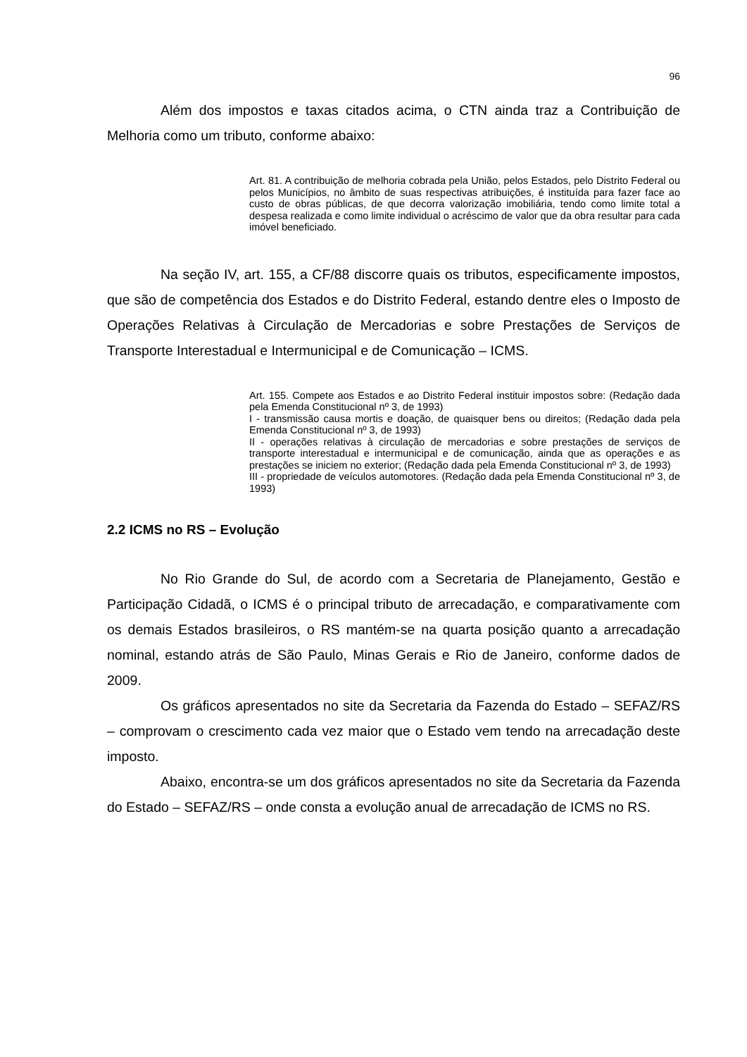96
Além dos impostos e taxas citados acima, o CTN ainda traz a Contribuição de Melhoria como um tributo, conforme abaixo:
Art. 81. A contribuição de melhoria cobrada pela União, pelos Estados, pelo Distrito Federal ou pelos Municípios, no âmbito de suas respectivas atribuições, é instituída para fazer face ao custo de obras públicas, de que decorra valorização imobiliária, tendo como limite total a despesa realizada e como limite individual o acréscimo de valor que da obra resultar para cada imóvel beneficiado.
Na seção IV, art. 155, a CF/88 discorre quais os tributos, especificamente impostos, que são de competência dos Estados e do Distrito Federal, estando dentre eles o Imposto de Operações Relativas à Circulação de Mercadorias e sobre Prestações de Serviços de Transporte Interestadual e Intermunicipal e de Comunicação – ICMS.
Art. 155. Compete aos Estados e ao Distrito Federal instituir impostos sobre: (Redação dada pela Emenda Constitucional nº 3, de 1993)
I - transmissão causa mortis e doação, de quaisquer bens ou direitos; (Redação dada pela Emenda Constitucional nº 3, de 1993)
II - operações relativas à circulação de mercadorias e sobre prestações de serviços de transporte interestadual e intermunicipal e de comunicação, ainda que as operações e as prestações se iniciem no exterior; (Redação dada pela Emenda Constitucional nº 3, de 1993)
III - propriedade de veículos automotores. (Redação dada pela Emenda Constitucional nº 3, de 1993)
2.2 ICMS no RS – Evolução
No Rio Grande do Sul, de acordo com a Secretaria de Planejamento, Gestão e Participação Cidadã, o ICMS é o principal tributo de arrecadação, e comparativamente com os demais Estados brasileiros, o RS mantém-se na quarta posição quanto a arrecadação nominal, estando atrás de São Paulo, Minas Gerais e Rio de Janeiro, conforme dados de 2009.
Os gráficos apresentados no site da Secretaria da Fazenda do Estado – SEFAZ/RS – comprovam o crescimento cada vez maior que o Estado vem tendo na arrecadação deste imposto.
Abaixo, encontra-se um dos gráficos apresentados no site da Secretaria da Fazenda do Estado – SEFAZ/RS – onde consta a evolução anual de arrecadação de ICMS no RS.